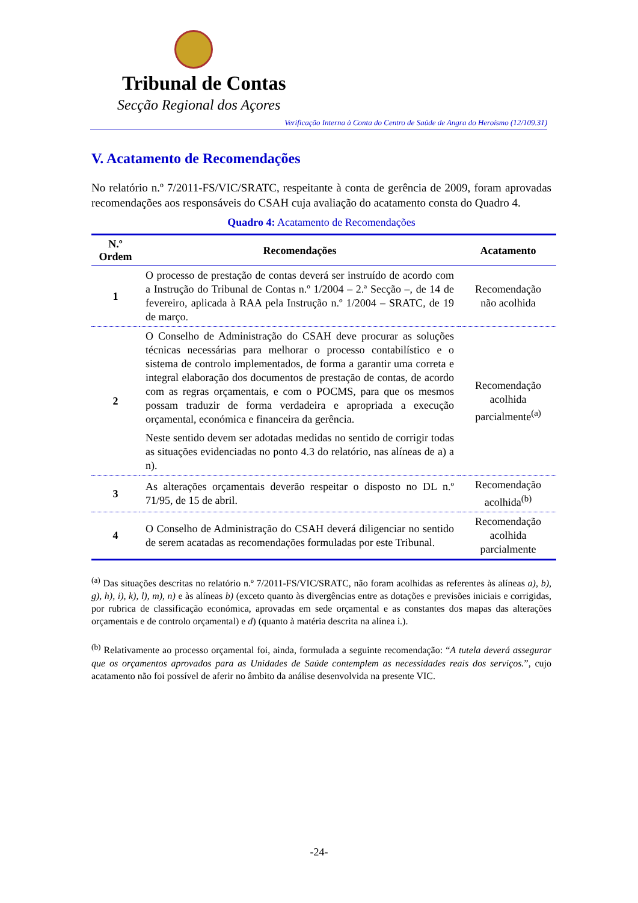Tribunal de Contas
Secção Regional dos Açores
Verificação Interna à Conta do Centro de Saúde de Angra do Heroísmo (12/109.31)
V. Acatamento de Recomendações
No relatório n.º 7/2011-FS/VIC/SRATC, respeitante à conta de gerência de 2009, foram aprovadas recomendações aos responsáveis do CSAH cuja avaliação do acatamento consta do Quadro 4.
Quadro 4: Acatamento de Recomendações
| N.º Ordem | Recomendações | Acatamento |
| --- | --- | --- |
| 1 | O processo de prestação de contas deverá ser instruído de acordo com a Instrução do Tribunal de Contas n.º 1/2004 – 2.ª Secção –, de 14 de fevereiro, aplicada à RAA pela Instrução n.º 1/2004 – SRATC, de 19 de março. | Recomendação não acolhida |
| 2 | O Conselho de Administração do CSAH deve procurar as soluções técnicas necessárias para melhorar o processo contabilístico e o sistema de controlo implementados, de forma a garantir uma correta e integral elaboração dos documentos de prestação de contas, de acordo com as regras orçamentais, e com o POCMS, para que os mesmos possam traduzir de forma verdadeira e apropriada a execução orçamental, económica e financeira da gerência. Neste sentido devem ser adotadas medidas no sentido de corrigir todas as situações evidenciadas no ponto 4.3 do relatório, nas alíneas de a) a n). | Recomendação acolhida parcialmente<sup>(a)</sup> |
| 3 | As alterações orçamentais deverão respeitar o disposto no DL n.º 71/95, de 15 de abril. | Recomendação acolhida<sup>(b)</sup> |
| 4 | O Conselho de Administração do CSAH deverá diligenciar no sentido de serem acatadas as recomendações formuladas por este Tribunal. | Recomendação acolhida parcialmente |
<sup>(a)</sup> Das situações descritas no relatório n.º 7/2011-FS/VIC/SRATC, não foram acolhidas as referentes às alíneas a), b), g), h), i), k), l), m), n) e às alíneas b) (exceto quanto às divergências entre as dotações e previsões iniciais e corrigidas, por rubrica de classificação económica, aprovadas em sede orçamental e as constantes dos mapas das alterações orçamentais e de controlo orçamental) e d) (quanto à matéria descrita na alínea i.).
<sup>(b)</sup> Relativamente ao processo orçamental foi, ainda, formulada a seguinte recomendação: “A tutela deverá assegurar que os orçamentos aprovados para as Unidades de Saúde contemplem as necessidades reais dos serviços.”, cujo acatamento não foi possível de aferir no âmbito da análise desenvolvida na presente VIC.
-24-